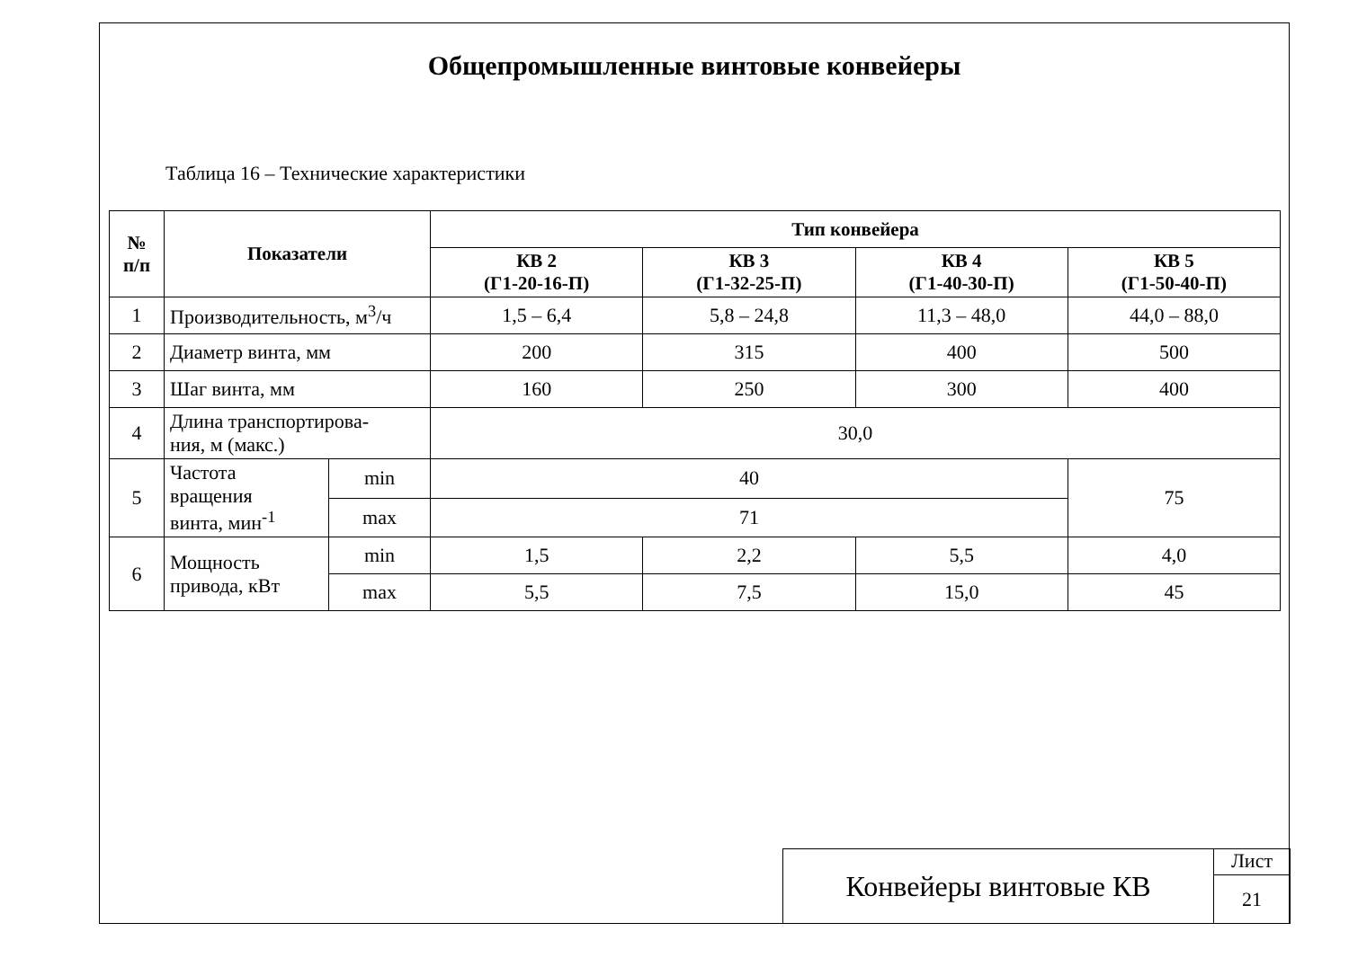Общепромышленные винтовые конвейеры
Таблица 16 – Технические характеристики
| № п/п | Показатели | | Тип конвейера | | | |
| --- | --- | --- | --- | --- | --- | --- |
| | | | КВ 2 (Г1-20-16-П) | КВ 3 (Г1-32-25-П) | КВ 4 (Г1-40-30-П) | КВ 5 (Г1-50-40-П) |
| 1 | Производительность, м<sup>3</sup>/ч | | 1,5 – 6,4 | 5,8 – 24,8 | 11,3 – 48,0 | 44,0 – 88,0 |
| 2 | Диаметр винта, мм | | 200 | 315 | 400 | 500 |
| 3 | Шаг винта, мм | | 160 | 250 | 300 | 400 |
| 4 | Длина транспортирова- ния, м (макс.) | | 30,0 | | | |
| 5 | Частота вращения винта, мин<sup>-1</sup> | min | 40 | | | 75 |
| | | max | 71 | | | |
| 6 | Мощность привода, кВт | min | 1,5 | 2,2 | 5,5 | 4,0 |
| | | max | 5,5 | 7,5 | 15,0 | 45 |
Конвейеры винтовые КВ
Лист
21